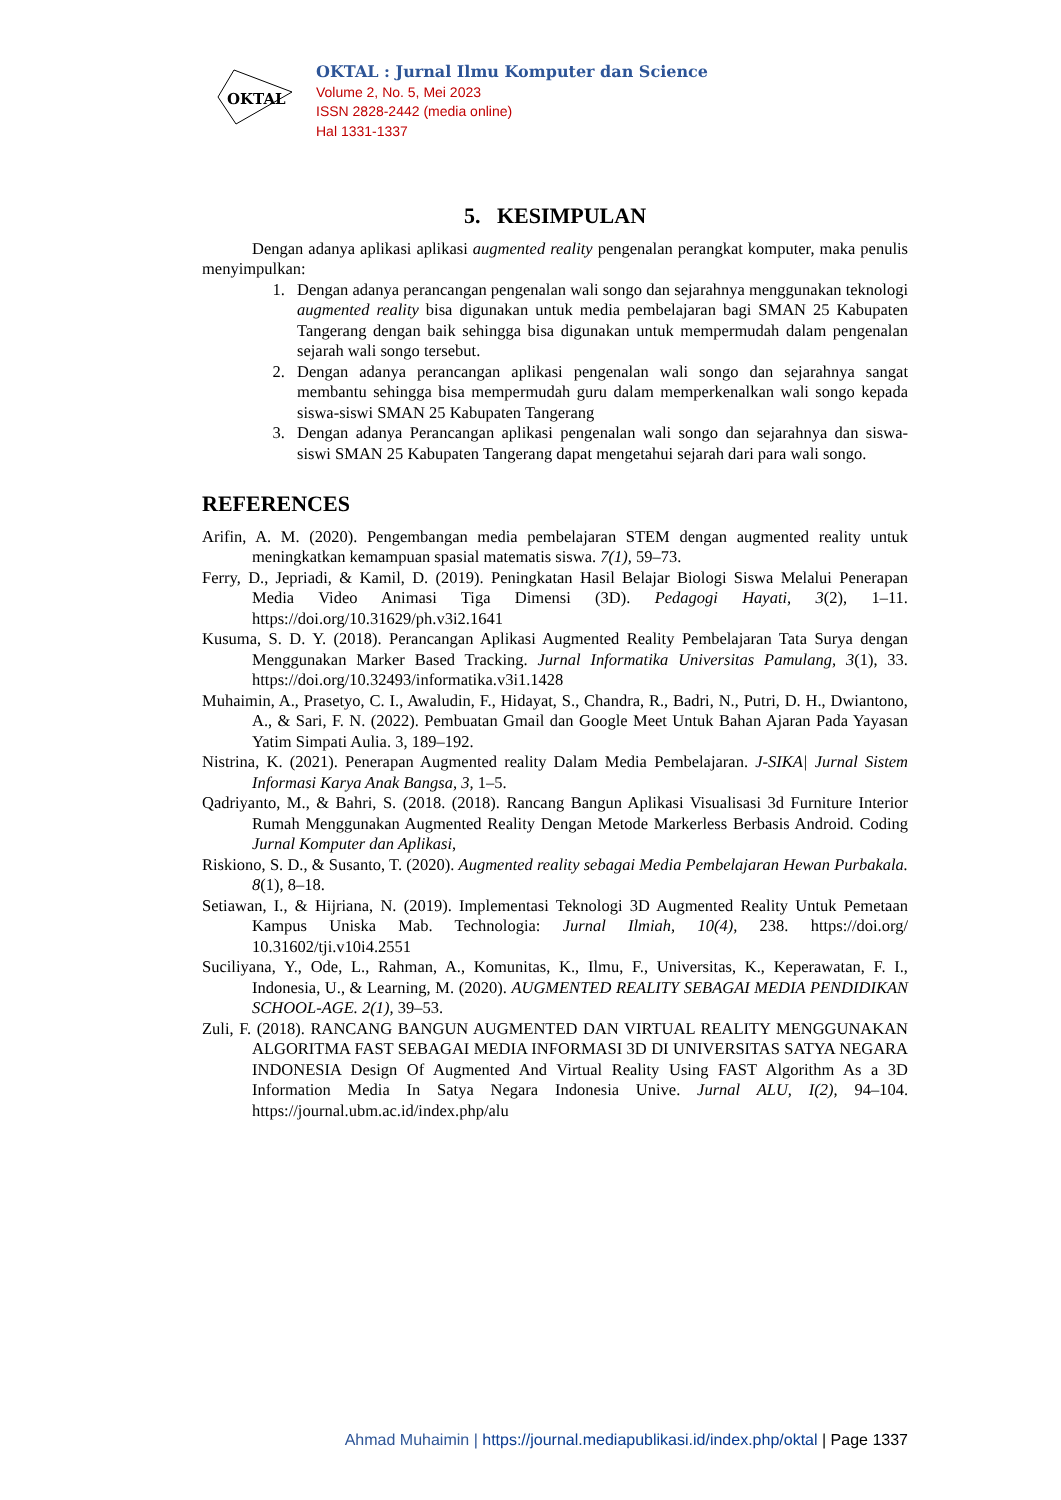OKTAL
OKTAL : Jurnal Ilmu Komputer dan Science
Volume 2, No. 5, Mei 2023
ISSN 2828-2442 (media online)
Hal 1331-1337
5. KESIMPULAN
Dengan adanya aplikasi aplikasi augmented reality pengenalan perangkat komputer, maka penulis menyimpulkan:
1. Dengan adanya perancangan pengenalan wali songo dan sejarahnya menggunakan teknologi augmented reality bisa digunakan untuk media pembelajaran bagi SMAN 25 Kabupaten Tangerang dengan baik sehingga bisa digunakan untuk mempermudah dalam pengenalan sejarah wali songo tersebut.
2. Dengan adanya perancangan aplikasi pengenalan wali songo dan sejarahnya sangat membantu sehingga bisa mempermudah guru dalam memperkenalkan wali songo kepada siswa-siswi SMAN 25 Kabupaten Tangerang
3. Dengan adanya Perancangan aplikasi pengenalan wali songo dan sejarahnya dan siswa-siswi SMAN 25 Kabupaten Tangerang dapat mengetahui sejarah dari para wali songo.
REFERENCES
Arifin, A. M. (2020). Pengembangan media pembelajaran STEM dengan augmented reality untuk meningkatkan kemampuan spasial matematis siswa. 7(1), 59–73.
Ferry, D., Jepriadi, & Kamil, D. (2019). Peningkatan Hasil Belajar Biologi Siswa Melalui Penerapan Media Video Animasi Tiga Dimensi (3D). Pedagogi Hayati, 3(2), 1–11. https://doi.org/10.31629/ph.v3i2.1641
Kusuma, S. D. Y. (2018). Perancangan Aplikasi Augmented Reality Pembelajaran Tata Surya dengan Menggunakan Marker Based Tracking. Jurnal Informatika Universitas Pamulang, 3(1), 33. https://doi.org/10.32493/informatika.v3i1.1428
Muhaimin, A., Prasetyo, C. I., Awaludin, F., Hidayat, S., Chandra, R., Badri, N., Putri, D. H., Dwiantono, A., & Sari, F. N. (2022). Pembuatan Gmail dan Google Meet Untuk Bahan Ajaran Pada Yayasan Yatim Simpati Aulia. 3, 189–192.
Nistrina, K. (2021). Penerapan Augmented reality Dalam Media Pembelajaran. J-SIKA| Jurnal Sistem Informasi Karya Anak Bangsa, 3, 1–5.
Qadriyanto, M., & Bahri, S. (2018. (2018). Rancang Bangun Aplikasi Visualisasi 3d Furniture Interior Rumah Menggunakan Augmented Reality Dengan Metode Markerless Berbasis Android. Coding Jurnal Komputer dan Aplikasi,
Riskiono, S. D., & Susanto, T. (2020). Augmented reality sebagai Media Pembelajaran Hewan Purbakala. 8(1), 8–18.
Setiawan, I., & Hijriana, N. (2019). Implementasi Teknologi 3D Augmented Reality Untuk Pemetaan Kampus Uniska Mab. Technologia: Jurnal Ilmiah, 10(4), 238. https://doi.org/ 10.31602/tji.v10i4.2551
Suciliyana, Y., Ode, L., Rahman, A., Komunitas, K., Ilmu, F., Universitas, K., Keperawatan, F. I., Indonesia, U., & Learning, M. (2020). AUGMENTED REALITY SEBAGAI MEDIA PENDIDIKAN SCHOOL-AGE. 2(1), 39–53.
Zuli, F. (2018). RANCANG BANGUN AUGMENTED DAN VIRTUAL REALITY MENGGUNAKAN ALGORITMA FAST SEBAGAI MEDIA INFORMASI 3D DI UNIVERSITAS SATYA NEGARA INDONESIA Design Of Augmented And Virtual Reality Using FAST Algorithm As a 3D Information Media In Satya Negara Indonesia Unive. Jurnal ALU, I(2), 94–104. https://journal.ubm.ac.id/index.php/alu
Ahmad Muhaimin | https://journal.mediapublikasi.id/index.php/oktal | Page 1337